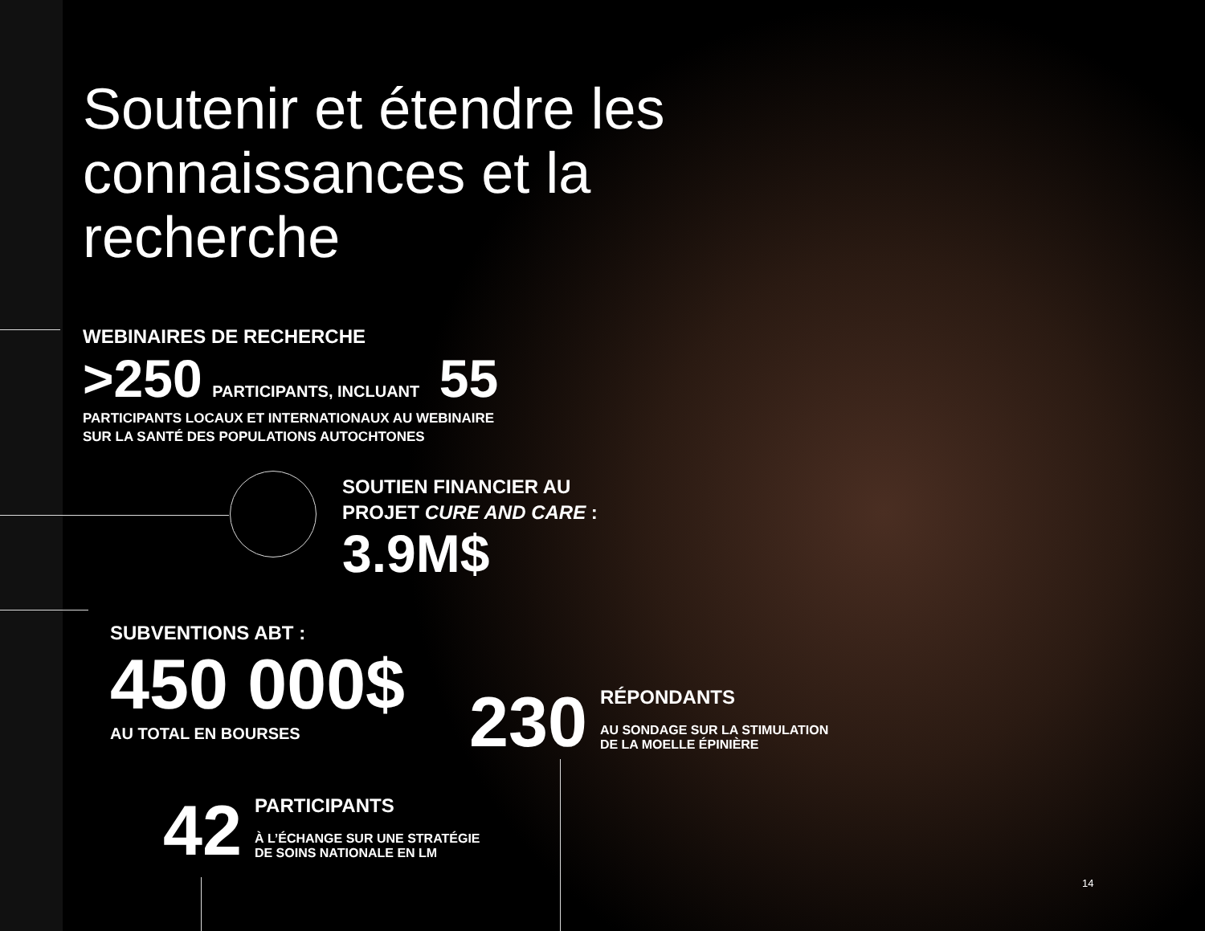Soutenir et étendre les connaissances et la recherche
WEBINAIRES DE RECHERCHE
>250 PARTICIPANTS, INCLUANT 55
PARTICIPANTS LOCAUX ET INTERNATIONAUX AU WEBINAIRE
SUR LA SANTÉ DES POPULATIONS AUTOCHTONES
SOUTIEN FINANCIER AU
PROJET CURE AND CARE :
3.9M$
SUBVENTIONS ABT :
450 000$
AU TOTAL EN BOURSES
230
RÉPONDANTS
AU SONDAGE SUR LA STIMULATION
DE LA MOELLE ÉPINIÈRE
42
PARTICIPANTS
À L’ÉCHANGE SUR UNE STRATÉGIE
DE SOINS NATIONALE EN LM
14